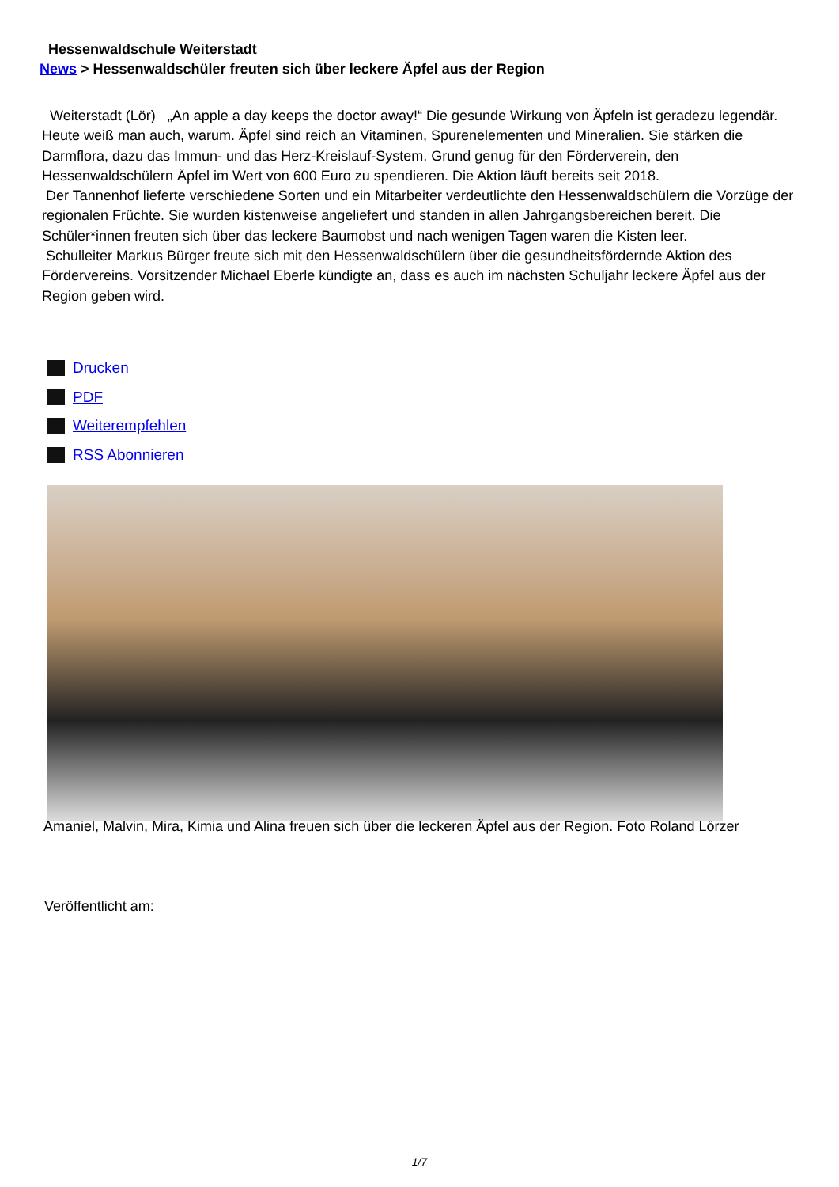Hessenwaldschule Weiterstadt
News > Hessenwaldschüler freuten sich über leckere Äpfel aus der Region
Weiterstadt (Lör) „An apple a day keeps the doctor away!“ Die gesunde Wirkung von Äpfeln ist geradezu legendär. Heute weiß man auch, warum. Äpfel sind reich an Vitaminen, Spurenelementen und Mineralien. Sie stärken die Darmflora, dazu das Immun- und das Herz-Kreislauf-System. Grund genug für den Förderverein, den Hessenwaldschülern Äpfel im Wert von 600 Euro zu spendieren. Die Aktion läuft bereits seit 2018.
Der Tannenhof lieferte verschiedene Sorten und ein Mitarbeiter verdeutlichte den Hessenwaldschülern die Vorzüge der regionalen Früchte. Sie wurden kistenweise angeliefert und standen in allen Jahrgangsbereichen bereit. Die Schüler*innen freuten sich über das leckere Baumobst und nach wenigen Tagen waren die Kisten leer.
Schulleiter Markus Bürger freute sich mit den Hessenwaldschülern über die gesundheitsfördernde Aktion des Fördervereins. Vorsitzender Michael Eberle kündigte an, dass es auch im nächsten Schuljahr leckere Äpfel aus der Region geben wird.
Drucken
PDF
Weiterempfehlen
RSS Abonnieren
Amaniel, Malvin, Mira, Kimia und Alina freuen sich über die leckeren Äpfel aus der Region. Foto Roland Lörzer
Veröffentlicht am:
1/7